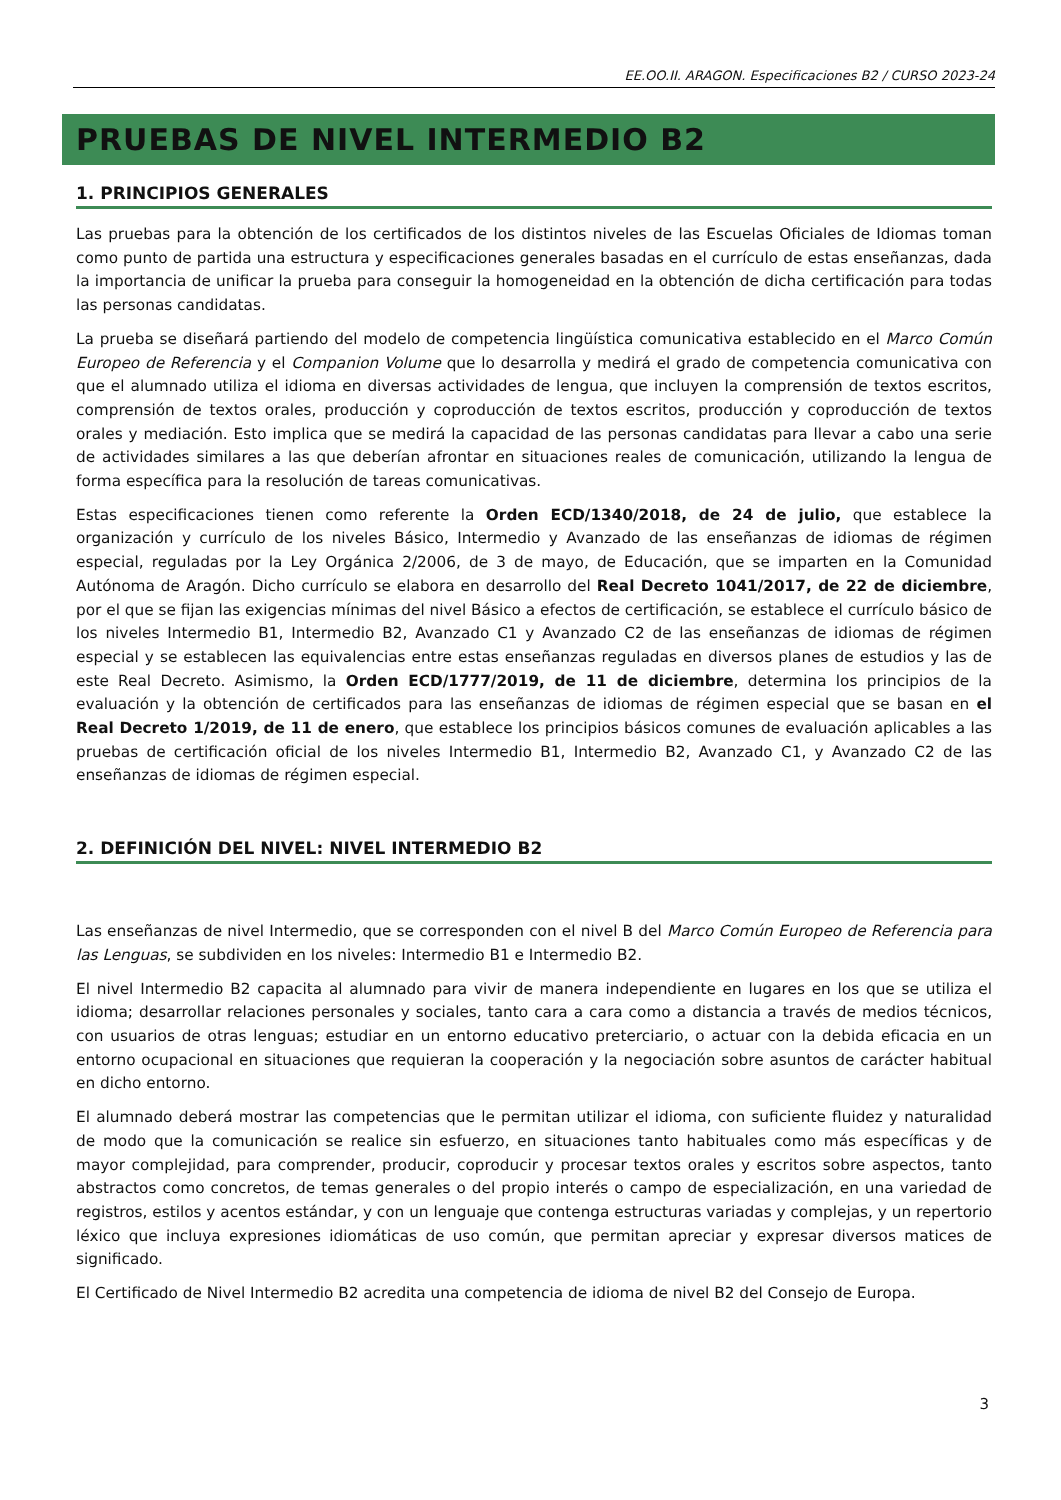EE.OO.II. ARAGON. Especificaciones B2 / CURSO 2023-24
PRUEBAS DE NIVEL INTERMEDIO B2
1. PRINCIPIOS GENERALES
Las pruebas para la obtención de los certificados de los distintos niveles de las Escuelas Oficiales de Idiomas toman como punto de partida una estructura y especificaciones generales basadas en el currículo de estas enseñanzas, dada la importancia de unificar la prueba para conseguir la homogeneidad en la obtención de dicha certificación para todas las personas candidatas.
La prueba se diseñará partiendo del modelo de competencia lingüística comunicativa establecido en el Marco Común Europeo de Referencia y el Companion Volume que lo desarrolla y medirá el grado de competencia comunicativa con que el alumnado utiliza el idioma en diversas actividades de lengua, que incluyen la comprensión de textos escritos, comprensión de textos orales, producción y coproducción de textos escritos, producción y coproducción de textos orales y mediación. Esto implica que se medirá la capacidad de las personas candidatas para llevar a cabo una serie de actividades similares a las que deberían afrontar en situaciones reales de comunicación, utilizando la lengua de forma específica para la resolución de tareas comunicativas.
Estas especificaciones tienen como referente la Orden ECD/1340/2018, de 24 de julio, que establece la organización y currículo de los niveles Básico, Intermedio y Avanzado de las enseñanzas de idiomas de régimen especial, reguladas por la Ley Orgánica 2/2006, de 3 de mayo, de Educación, que se imparten en la Comunidad Autónoma de Aragón. Dicho currículo se elabora en desarrollo del Real Decreto 1041/2017, de 22 de diciembre, por el que se fijan las exigencias mínimas del nivel Básico a efectos de certificación, se establece el currículo básico de los niveles Intermedio B1, Intermedio B2, Avanzado C1 y Avanzado C2 de las enseñanzas de idiomas de régimen especial y se establecen las equivalencias entre estas enseñanzas reguladas en diversos planes de estudios y las de este Real Decreto. Asimismo, la Orden ECD/1777/2019, de 11 de diciembre, determina los principios de la evaluación y la obtención de certificados para las enseñanzas de idiomas de régimen especial que se basan en el Real Decreto 1/2019, de 11 de enero, que establece los principios básicos comunes de evaluación aplicables a las pruebas de certificación oficial de los niveles Intermedio B1, Intermedio B2, Avanzado C1, y Avanzado C2 de las enseñanzas de idiomas de régimen especial.
2. DEFINICIÓN DEL NIVEL: NIVEL INTERMEDIO B2
Las enseñanzas de nivel Intermedio, que se corresponden con el nivel B del Marco Común Europeo de Referencia para las Lenguas, se subdividen en los niveles: Intermedio B1 e Intermedio B2.
El nivel Intermedio B2 capacita al alumnado para vivir de manera independiente en lugares en los que se utiliza el idioma; desarrollar relaciones personales y sociales, tanto cara a cara como a distancia a través de medios técnicos, con usuarios de otras lenguas; estudiar en un entorno educativo preterciario, o actuar con la debida eficacia en un entorno ocupacional en situaciones que requieran la cooperación y la negociación sobre asuntos de carácter habitual en dicho entorno.
El alumnado deberá mostrar las competencias que le permitan utilizar el idioma, con suficiente fluidez y naturalidad de modo que la comunicación se realice sin esfuerzo, en situaciones tanto habituales como más específicas y de mayor complejidad, para comprender, producir, coproducir y procesar textos orales y escritos sobre aspectos, tanto abstractos como concretos, de temas generales o del propio interés o campo de especialización, en una variedad de registros, estilos y acentos estándar, y con un lenguaje que contenga estructuras variadas y complejas, y un repertorio léxico que incluya expresiones idiomáticas de uso común, que permitan apreciar y expresar diversos matices de significado.
El Certificado de Nivel Intermedio B2 acredita una competencia de idioma de nivel B2 del Consejo de Europa.
3